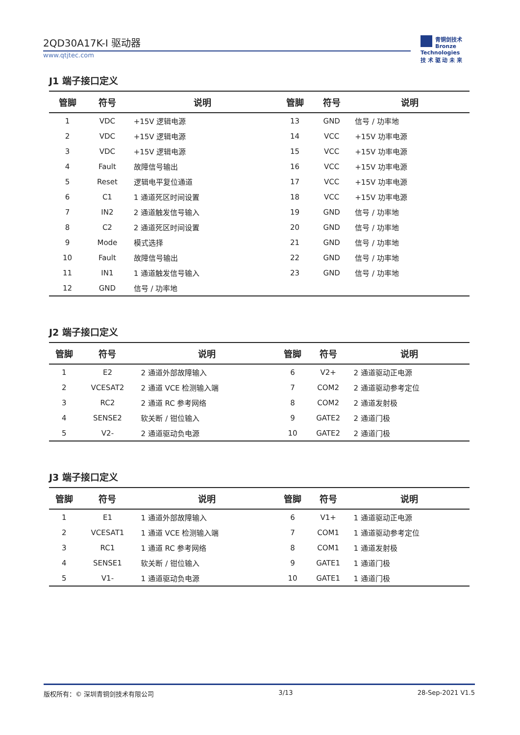2QD30A17K-I 驱动器
www.qtjtec.com
青铜剑技术
Bronze Technologies
技 术 驱 动 未 来
J1 端子接口定义
| 管脚 | 符号 | 说明 | 管脚 | 符号 | 说明 |
| --- | --- | --- | --- | --- | --- |
| 1 | VDC | +15V 逻辑电源 | 13 | GND | 信号 / 功率地 |
| 2 | VDC | +15V 逻辑电源 | 14 | VCC | +15V 功率电源 |
| 3 | VDC | +15V 逻辑电源 | 15 | VCC | +15V 功率电源 |
| 4 | Fault | 故障信号输出 | 16 | VCC | +15V 功率电源 |
| 5 | Reset | 逻辑电平复位通道 | 17 | VCC | +15V 功率电源 |
| 6 | C1 | 1 通道死区时间设置 | 18 | VCC | +15V 功率电源 |
| 7 | IN2 | 2 通道触发信号输入 | 19 | GND | 信号 / 功率地 |
| 8 | C2 | 2 通道死区时间设置 | 20 | GND | 信号 / 功率地 |
| 9 | Mode | 模式选择 | 21 | GND | 信号 / 功率地 |
| 10 | Fault | 故障信号输出 | 22 | GND | 信号 / 功率地 |
| 11 | IN1 | 1 通道触发信号输入 | 23 | GND | 信号 / 功率地 |
| 12 | GND | 信号 / 功率地 | | | |
J2 端子接口定义
| 管脚 | 符号 | 说明 | 管脚 | 符号 | 说明 |
| --- | --- | --- | --- | --- | --- |
| 1 | E2 | 2 通道外部故障输入 | 6 | V2+ | 2 通道驱动正电源 |
| 2 | VCESAT2 | 2 通道 VCE 检测输入端 | 7 | COM2 | 2 通道驱动参考定位 |
| 3 | RC2 | 2 通道 RC 参考网络 | 8 | COM2 | 2 通道发射极 |
| 4 | SENSE2 | 软关断 / 钳位输入 | 9 | GATE2 | 2 通道门极 |
| 5 | V2- | 2 通道驱动负电源 | 10 | GATE2 | 2 通道门极 |
J3 端子接口定义
| 管脚 | 符号 | 说明 | 管脚 | 符号 | 说明 |
| --- | --- | --- | --- | --- | --- |
| 1 | E1 | 1 通道外部故障输入 | 6 | V1+ | 1 通道驱动正电源 |
| 2 | VCESAT1 | 1 通道 VCE 检测输入端 | 7 | COM1 | 1 通道驱动参考定位 |
| 3 | RC1 | 1 通道 RC 参考网络 | 8 | COM1 | 1 通道发射极 |
| 4 | SENSE1 | 软关断 / 钳位输入 | 9 | GATE1 | 1 通道门极 |
| 5 | V1- | 1 通道驱动负电源 | 10 | GATE1 | 1 通道门极 |
版权所有：© 深圳青铜剑技术有限公司 3/13 28-Sep-2021 V1.5